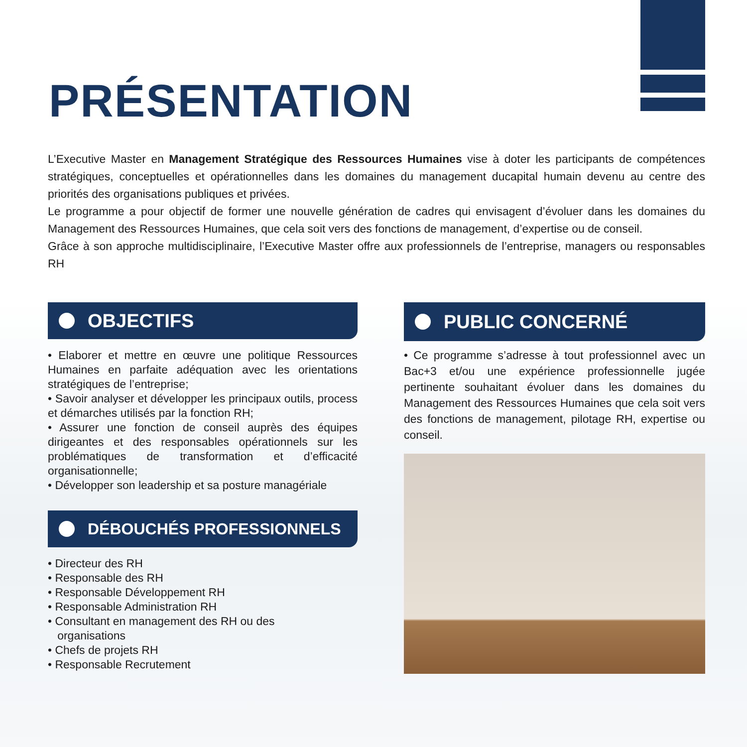PRÉSENTATION
L’Executive Master en Management Stratégique des Ressources Humaines vise à doter les participants de compétences stratégiques, conceptuelles et opérationnelles dans les domaines du management ducapital humain devenu au centre des priorités des organisations publiques et privées.
Le programme a pour objectif de former une nouvelle génération de cadres qui envisagent d’évoluer dans les domaines du Management des Ressources Humaines, que cela soit vers des fonctions de management, d’expertise ou de conseil.
Grâce à son approche multidisciplinaire, l’Executive Master offre aux professionnels de l’entreprise, managers ou responsables RH
OBJECTIFS
• Elaborer et mettre en œuvre une politique Ressources Humaines en parfaite adéquation avec les orientations stratégiques de l’entreprise;
• Savoir analyser et développer les principaux outils, process et démarches utilisés par la fonction RH;
• Assurer une fonction de conseil auprès des équipes dirigeantes et des responsables opérationnels sur les problématiques de transformation et d’efficacité organisationnelle;
• Développer son leadership et sa posture managériale
DÉBOUCHÉS PROFESSIONNELS
• Directeur des RH
• Responsable des RH
• Responsable Développement RH
• Responsable Administration RH
• Consultant en management des RH ou des
organisations
• Chefs de projets RH
• Responsable Recrutement
PUBLIC CONCERNÉ
• Ce programme s’adresse à tout professionnel avec un Bac+3 et/ou une expérience professionnelle jugée pertinente souhaitant évoluer dans les domaines du Management des Ressources Humaines que cela soit vers des fonctions de management, pilotage RH, expertise ou conseil.